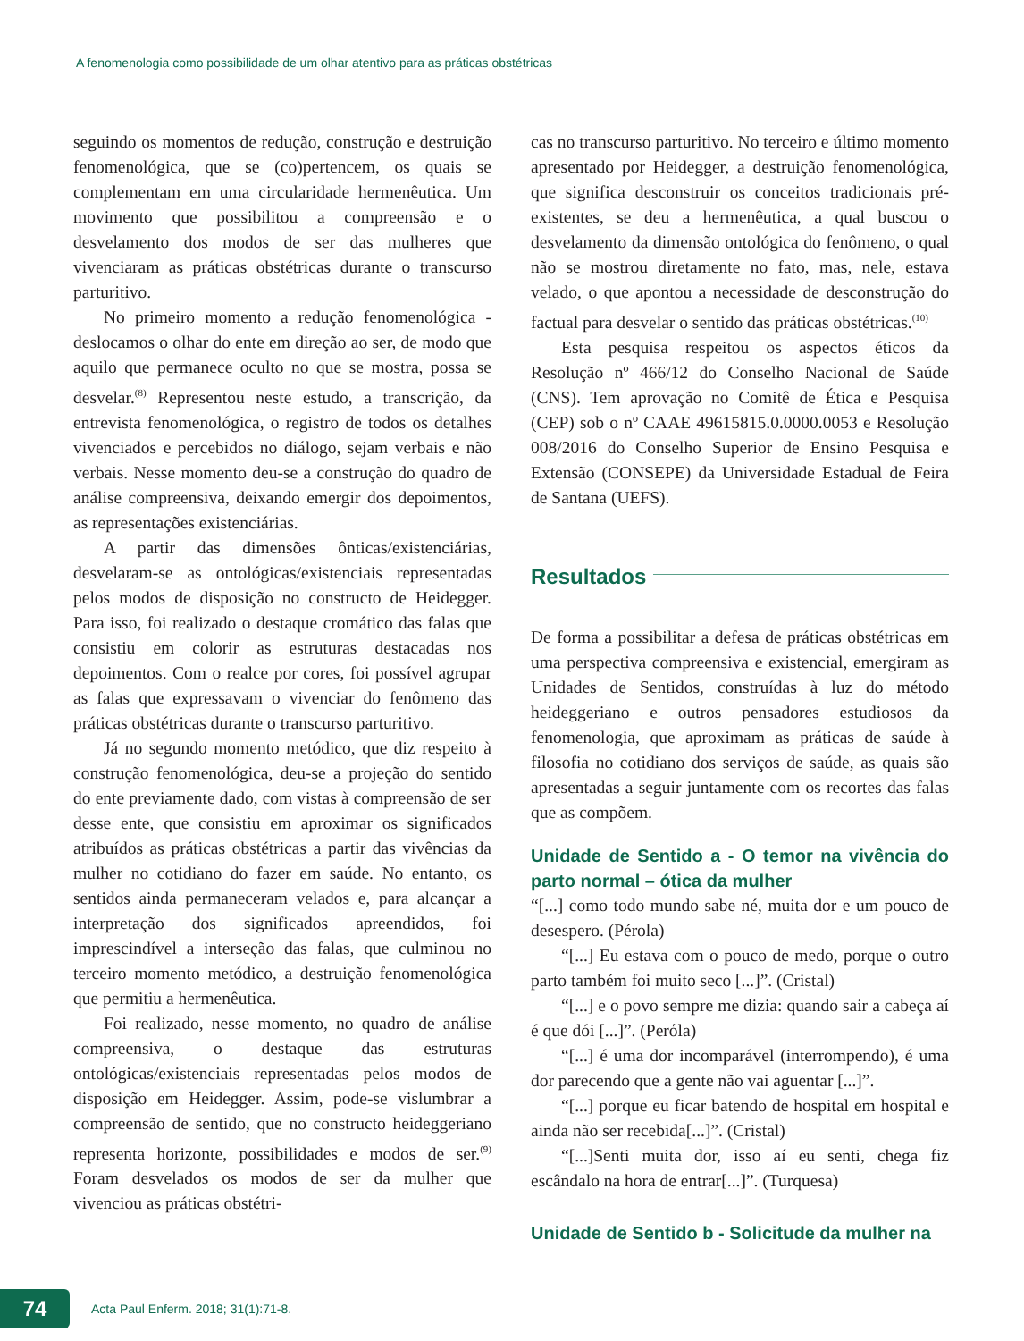A fenomenologia como possibilidade de um olhar atentivo para as práticas obstétricas
seguindo os momentos de redução, construção e destruição fenomenológica, que se (co)pertencem, os quais se complementam em uma circularidade hermenêutica. Um movimento que possibilitou a compreensão e o desvelamento dos modos de ser das mulheres que vivenciaram as práticas obstétricas durante o transcurso parturitivo.
No primeiro momento a redução fenomenológica - deslocamos o olhar do ente em direção ao ser, de modo que aquilo que permanece oculto no que se mostra, possa se desvelar.<sup>(8)</sup> Representou neste estudo, a transcrição, da entrevista fenomenológica, o registro de todos os detalhes vivenciados e percebidos no diálogo, sejam verbais e não verbais. Nesse momento deu-se a construção do quadro de análise compreensiva, deixando emergir dos depoimentos, as representações existenciárias.
A partir das dimensões ônticas/existenciárias, desvelaram-se as ontológicas/existenciais representadas pelos modos de disposição no constructo de Heidegger. Para isso, foi realizado o destaque cromático das falas que consistiu em colorir as estruturas destacadas nos depoimentos. Com o realce por cores, foi possível agrupar as falas que expressavam o vivenciar do fenômeno das práticas obstétricas durante o transcurso parturitivo.
Já no segundo momento metódico, que diz respeito à construção fenomenológica, deu-se a projeção do sentido do ente previamente dado, com vistas à compreensão de ser desse ente, que consistiu em aproximar os significados atribuídos as práticas obstétricas a partir das vivências da mulher no cotidiano do fazer em saúde. No entanto, os sentidos ainda permaneceram velados e, para alcançar a interpretação dos significados apreendidos, foi imprescindível a interseção das falas, que culminou no terceiro momento metódico, a destruição fenomenológica que permitiu a hermenêutica.
Foi realizado, nesse momento, no quadro de análise compreensiva, o destaque das estruturas ontológicas/existenciais representadas pelos modos de disposição em Heidegger. Assim, pode-se vislumbrar a compreensão de sentido, que no constructo heideggeriano representa horizonte, possibilidades e modos de ser.<sup>(9)</sup> Foram desvelados os modos de ser da mulher que vivenciou as práticas obstétri-
cas no transcurso parturitivo. No terceiro e último momento apresentado por Heidegger, a destruição fenomenológica, que significa desconstruir os conceitos tradicionais pré-existentes, se deu a hermenêutica, a qual buscou o desvelamento da dimensão ontológica do fenômeno, o qual não se mostrou diretamente no fato, mas, nele, estava velado, o que apontou a necessidade de desconstrução do factual para desvelar o sentido das práticas obstétricas.<sup>(10)</sup>
Esta pesquisa respeitou os aspectos éticos da Resolução nº 466/12 do Conselho Nacional de Saúde (CNS). Tem aprovação no Comitê de Ética e Pesquisa (CEP) sob o nº CAAE 49615815.0.0000.0053 e Resolução 008/2016 do Conselho Superior de Ensino Pesquisa e Extensão (CONSEPE) da Universidade Estadual de Feira de Santana (UEFS).
Resultados
De forma a possibilitar a defesa de práticas obstétricas em uma perspectiva compreensiva e existencial, emergiram as Unidades de Sentidos, construídas à luz do método heideggeriano e outros pensadores estudiosos da fenomenologia, que aproximam as práticas de saúde à filosofia no cotidiano dos serviços de saúde, as quais são apresentadas a seguir juntamente com os recortes das falas que as compõem.
Unidade de Sentido a - O temor na vivência do parto normal – ótica da mulher
“[...] como todo mundo sabe né, muita dor e um pouco de desespero. (Pérola)
“[...] Eu estava com o pouco de medo, porque o outro parto também foi muito seco [...]”. (Cristal)
“[...] e o povo sempre me dizia: quando sair a cabeça aí é que dói [...]”. (Perόla)
“[...] é uma dor incomparável (interrompendo), é uma dor parecendo que a gente não vai aguentar [...]”.
“[...] porque eu ficar batendo de hospital em hospital e ainda não ser recebida[...]”. (Cristal)
“[...]Senti muita dor, isso aí eu senti, chega fiz escândalo na hora de entrar[...]”. (Turquesa)
Unidade de Sentido b - Solicitude da mulher na
74
Acta Paul Enferm. 2018; 31(1):71-8.